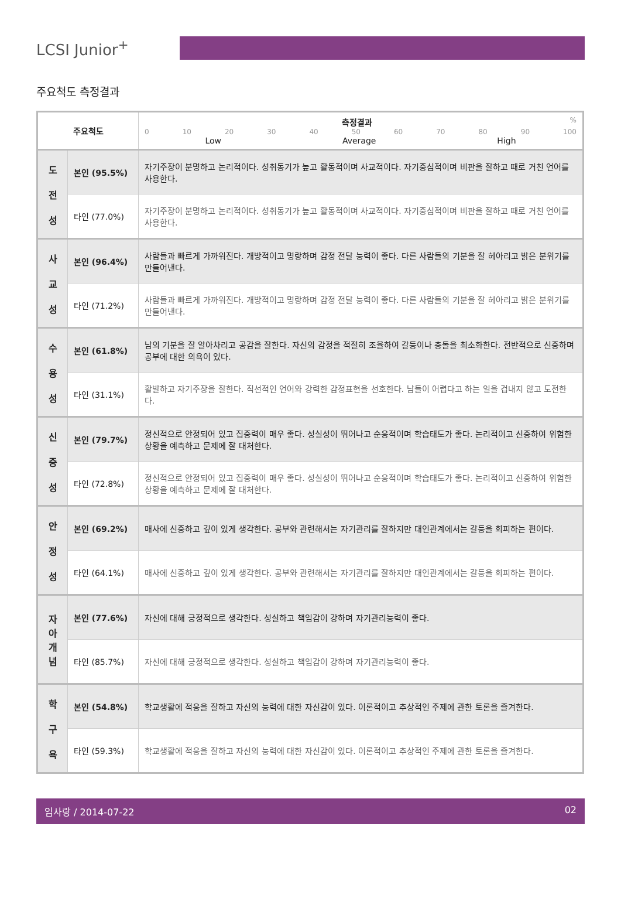LCSI Junior<sup>+</sup>
주요척도 측정결과
| 주요척도 | | 측정결과 % 0 10 20 30 40 50 60 70 80 90 100 Low Average High |
| --- | --- | --- |
| 도 전 성 | 본인 (95.5%) | 자기주장이 분명하고 논리적이다. 성취동기가 높고 활동적이며 사교적이다. 자기중심적이며 비판을 잘하고 때로 거친 언어를 사용한다. |
| | 타인 (77.0%) | 자기주장이 분명하고 논리적이다. 성취동기가 높고 활동적이며 사교적이다. 자기중심적이며 비판을 잘하고 때로 거친 언어를 사용한다. |
| 사 교 성 | 본인 (96.4%) | 사람들과 빠르게 가까워진다. 개방적이고 명랑하며 감정 전달 능력이 좋다. 다른 사람들의 기분을 잘 헤아리고 밝은 분위기를 만들어낸다. |
| | 타인 (71.2%) | 사람들과 빠르게 가까워진다. 개방적이고 명랑하며 감정 전달 능력이 좋다. 다른 사람들의 기분을 잘 헤아리고 밝은 분위기를 만들어낸다. |
| 수 용 성 | 본인 (61.8%) | 남의 기분을 잘 알아차리고 공감을 잘한다. 자신의 감정을 적절히 조율하여 갈등이나 충돌을 최소화한다. 전반적으로 신중하며 공부에 대한 의욕이 있다. |
| | 타인 (31.1%) | 활발하고 자기주장을 잘한다. 직선적인 언어와 강력한 감정표현을 선호한다. 남들이 어렵다고 하는 일을 겁내지 않고 도전한다. |
| 신 중 성 | 본인 (79.7%) | 정신적으로 안정되어 있고 집중력이 매우 좋다. 성실성이 뛰어나고 순응적이며 학습태도가 좋다. 논리적이고 신중하여 위험한 상황을 예측하고 문제에 잘 대처한다. |
| | 타인 (72.8%) | 정신적으로 안정되어 있고 집중력이 매우 좋다. 성실성이 뛰어나고 순응적이며 학습태도가 좋다. 논리적이고 신중하여 위험한 상황을 예측하고 문제에 잘 대처한다. |
| 안 정 성 | 본인 (69.2%) | 매사에 신중하고 깊이 있게 생각한다. 공부와 관련해서는 자기관리를 잘하지만 대인관계에서는 갈등을 회피하는 편이다. |
| | 타인 (64.1%) | 매사에 신중하고 깊이 있게 생각한다. 공부와 관련해서는 자기관리를 잘하지만 대인관계에서는 갈등을 회피하는 편이다. |
| 자 아 개 념 | 본인 (77.6%) | 자신에 대해 긍정적으로 생각한다. 성실하고 책임감이 강하며 자기관리능력이 좋다. |
| | 타인 (85.7%) | 자신에 대해 긍정적으로 생각한다. 성실하고 책임감이 강하며 자기관리능력이 좋다. |
| 학 구 욕 | 본인 (54.8%) | 학교생활에 적응을 잘하고 자신의 능력에 대한 자신감이 있다. 이론적이고 추상적인 주제에 관한 토론을 즐겨한다. |
| | 타인 (59.3%) | 학교생활에 적응을 잘하고 자신의 능력에 대한 자신감이 있다. 이론적이고 추상적인 주제에 관한 토론을 즐겨한다. |
임사랑 / 2014-07-22 02